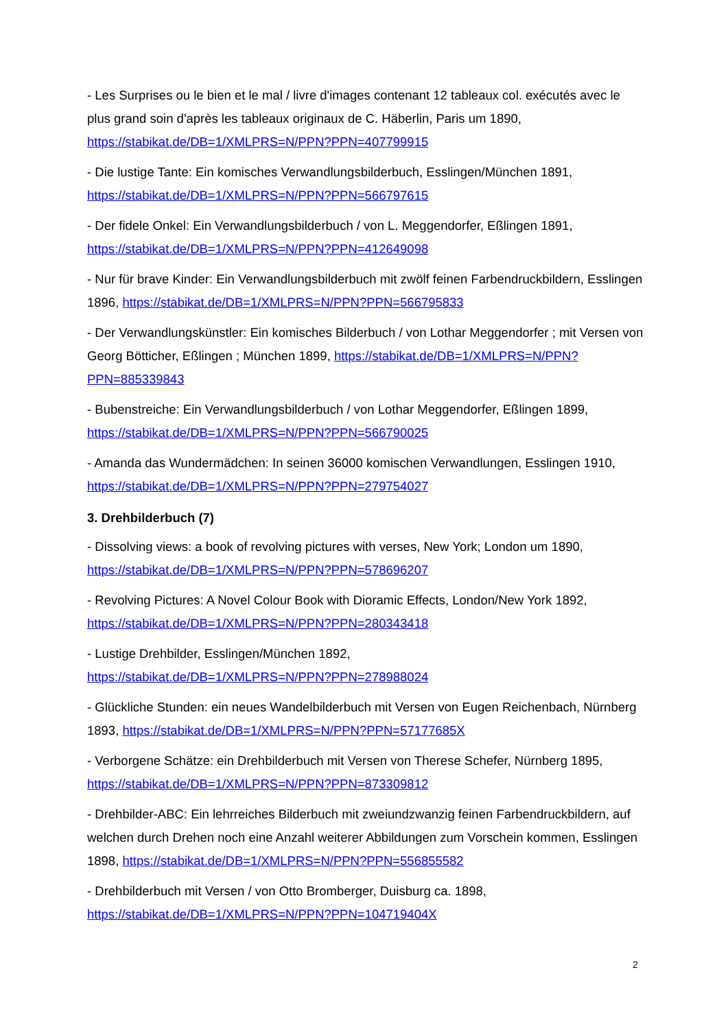- Les Surprises ou le bien et le mal / livre d'images contenant 12 tableaux col. exécutés avec le plus grand soin d'après les tableaux originaux de C. Häberlin, Paris um 1890, https://stabikat.de/DB=1/XMLPRS=N/PPN?PPN=407799915
- Die lustige Tante: Ein komisches Verwandlungsbilderbuch, Esslingen/München 1891, https://stabikat.de/DB=1/XMLPRS=N/PPN?PPN=566797615
- Der fidele Onkel: Ein Verwandlungsbilderbuch / von L. Meggendorfer, Eßlingen 1891, https://stabikat.de/DB=1/XMLPRS=N/PPN?PPN=412649098
- Nur für brave Kinder: Ein Verwandlungsbilderbuch mit zwölf feinen Farbendruckbildern, Esslingen 1896, https://stabikat.de/DB=1/XMLPRS=N/PPN?PPN=566795833
- Der Verwandlungskünstler: Ein komisches Bilderbuch / von Lothar Meggendorfer ; mit Versen von Georg Bötticher, Eßlingen ; München 1899, https://stabikat.de/DB=1/XMLPRS=N/PPN?PPN=885339843
- Bubenstreiche: Ein Verwandlungsbilderbuch / von Lothar Meggendorfer, Eßlingen 1899, https://stabikat.de/DB=1/XMLPRS=N/PPN?PPN=566790025
- Amanda das Wundermädchen: In seinen 36000 komischen Verwandlungen, Esslingen 1910, https://stabikat.de/DB=1/XMLPRS=N/PPN?PPN=279754027
3. Drehbilderbuch (7)
- Dissolving views: a book of revolving pictures with verses, New York; London um 1890, https://stabikat.de/DB=1/XMLPRS=N/PPN?PPN=578696207
- Revolving Pictures: A Novel Colour Book with Dioramic Effects, London/New York 1892, https://stabikat.de/DB=1/XMLPRS=N/PPN?PPN=280343418
- Lustige Drehbilder, Esslingen/München 1892,
https://stabikat.de/DB=1/XMLPRS=N/PPN?PPN=278988024
- Glückliche Stunden: ein neues Wandelbilderbuch mit Versen von Eugen Reichenbach, Nürnberg 1893, https://stabikat.de/DB=1/XMLPRS=N/PPN?PPN=57177685X
- Verborgene Schätze: ein Drehbilderbuch mit Versen von Therese Schefer, Nürnberg 1895, https://stabikat.de/DB=1/XMLPRS=N/PPN?PPN=873309812
- Drehbilder-ABC: Ein lehrreiches Bilderbuch mit zweiundzwanzig feinen Farbendruckbildern, auf welchen durch Drehen noch eine Anzahl weiterer Abbildungen zum Vorschein kommen, Esslingen 1898, https://stabikat.de/DB=1/XMLPRS=N/PPN?PPN=556855582
- Drehbilderbuch mit Versen / von Otto Bromberger, Duisburg ca. 1898, https://stabikat.de/DB=1/XMLPRS=N/PPN?PPN=104719404X
2